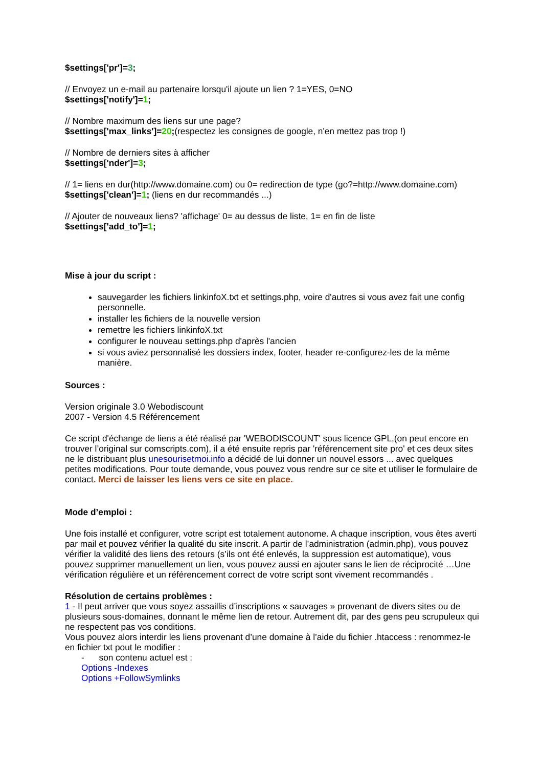$settings['pr']=3;
// Envoyez un e-mail au partenaire lorsqu'il ajoute un lien ? 1=YES, 0=NO
$settings['notify']=1;
// Nombre maximum des liens sur une page?
$settings['max_links']=20;(respectez les consignes de google, n'en mettez pas trop !)
// Nombre de derniers sites à afficher
$settings['nder']=3;
// 1= liens en dur(http://www.domaine.com) ou 0= redirection de type (go?=http://www.domaine.com)
$settings['clean']=1; (liens en dur recommandés ...)
// Ajouter de nouveaux liens? 'affichage' 0= au dessus de liste, 1= en fin de liste
$settings['add_to']=1;
Mise à jour du script :
sauvegarder les fichiers linkinfoX.txt et settings.php, voire d'autres si vous avez fait une config personnelle.
installer les fichiers de la nouvelle version
remettre les fichiers linkinfoX.txt
configurer le nouveau settings.php d'après l'ancien
si vous aviez personnalisé les dossiers index, footer, header re-configurez-les de la même manière.
Sources :
Version originale 3.0 Webodiscount
2007 - Version 4.5 Référencement
Ce script d'échange de liens a été réalisé par 'WEBODISCOUNT' sous licence GPL,(on peut encore en trouver l’original sur comscripts.com), il a été ensuite repris par 'référencement site pro' et ces deux sites ne le distribuant plus unesourisetmoi.info a décidé de lui donner un nouvel essors ... avec quelques petites modifications. Pour toute demande, vous pouvez vous rendre sur ce site et utiliser le formulaire de contact. Merci de laisser les liens vers ce site en place.
Mode d’emploi :
Une fois installé et configurer, votre script est totalement autonome. A chaque inscription, vous êtes averti par mail et pouvez vérifier la qualité du site inscrit. A partir de l’administration (admin.php), vous pouvez vérifier la validité des liens des retours (s’ils ont été enlevés, la suppression est automatique), vous pouvez supprimer manuellement un lien, vous pouvez aussi en ajouter sans le lien de réciprocité …Une vérification régulière et un référencement correct de votre script sont vivement recommandés .
Résolution de certains problèmes :
1 - Il peut arriver que vous soyez assaillis d’inscriptions « sauvages » provenant de divers sites ou de plusieurs sous-domaines, donnant le même lien de retour. Autrement dit, par des gens peu scrupuleux qui ne respectent pas vos conditions.
Vous pouvez alors interdir les liens provenant d’une domaine à l’aide du fichier .htaccess : renommez-le en fichier txt pout le modifier :
- son contenu actuel est :
Options -Indexes
Options +FollowSymlinks